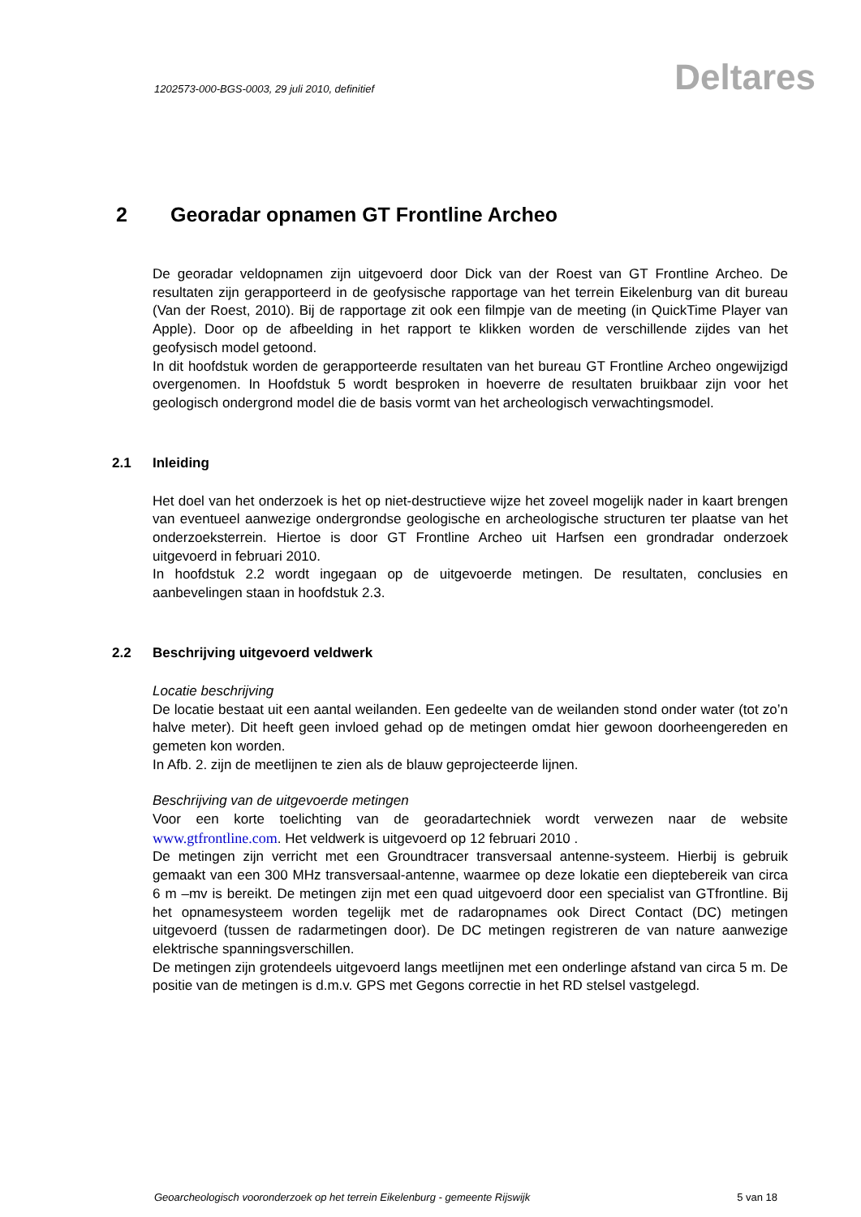1202573-000-BGS-0003, 29 juli 2010, definitief
Deltares
2 Georadar opnamen GT Frontline Archeo
De georadar veldopnamen zijn uitgevoerd door Dick van der Roest van GT Frontline Archeo. De resultaten zijn gerapporteerd in de geofysische rapportage van het terrein Eikelenburg van dit bureau (Van der Roest, 2010). Bij de rapportage zit ook een filmpje van de meeting (in QuickTime Player van Apple). Door op de afbeelding in het rapport te klikken worden de verschillende zijdes van het geofysisch model getoond.
In dit hoofdstuk worden de gerapporteerde resultaten van het bureau GT Frontline Archeo ongewijzigd overgenomen. In Hoofdstuk 5 wordt besproken in hoeverre de resultaten bruikbaar zijn voor het geologisch ondergrond model die de basis vormt van het archeologisch verwachtingsmodel.
2.1 Inleiding
Het doel van het onderzoek is het op niet-destructieve wijze het zoveel mogelijk nader in kaart brengen van eventueel aanwezige ondergrondse geologische en archeologische structuren ter plaatse van het onderzoeksterrein. Hiertoe is door GT Frontline Archeo uit Harfsen een grondradar onderzoek uitgevoerd in februari 2010.
In hoofdstuk 2.2 wordt ingegaan op de uitgevoerde metingen. De resultaten, conclusies en aanbevelingen staan in hoofdstuk 2.3.
2.2 Beschrijving uitgevoerd veldwerk
Locatie beschrijving
De locatie bestaat uit een aantal weilanden. Een gedeelte van de weilanden stond onder water (tot zo’n halve meter). Dit heeft geen invloed gehad op de metingen omdat hier gewoon doorheengereden en gemeten kon worden.
In Afb. 2. zijn de meetlijnen te zien als de blauw geprojecteerde lijnen.
Beschrijving van de uitgevoerde metingen
Voor een korte toelichting van de georadartechniek wordt verwezen naar de website www.gtfrontline.com. Het veldwerk is uitgevoerd op 12 februari 2010 .
De metingen zijn verricht met een Groundtracer transversaal antenne-systeem. Hierbij is gebruik gemaakt van een 300 MHz transversaal-antenne, waarmee op deze lokatie een dieptebereik van circa 6 m –mv is bereikt. De metingen zijn met een quad uitgevoerd door een specialist van GTfrontline. Bij het opnamesysteem worden tegelijk met de radaropnames ook Direct Contact (DC) metingen uitgevoerd (tussen de radarmetingen door). De DC metingen registreren de van nature aanwezige elektrische spanningsverschillen.
De metingen zijn grotendeels uitgevoerd langs meetlijnen met een onderlinge afstand van circa 5 m. De positie van de metingen is d.m.v. GPS met Gegons correctie in het RD stelsel vastgelegd.
Geoarcheologisch vooronderzoek op het terrein Eikelenburg - gemeente Rijswijk 5 van 18